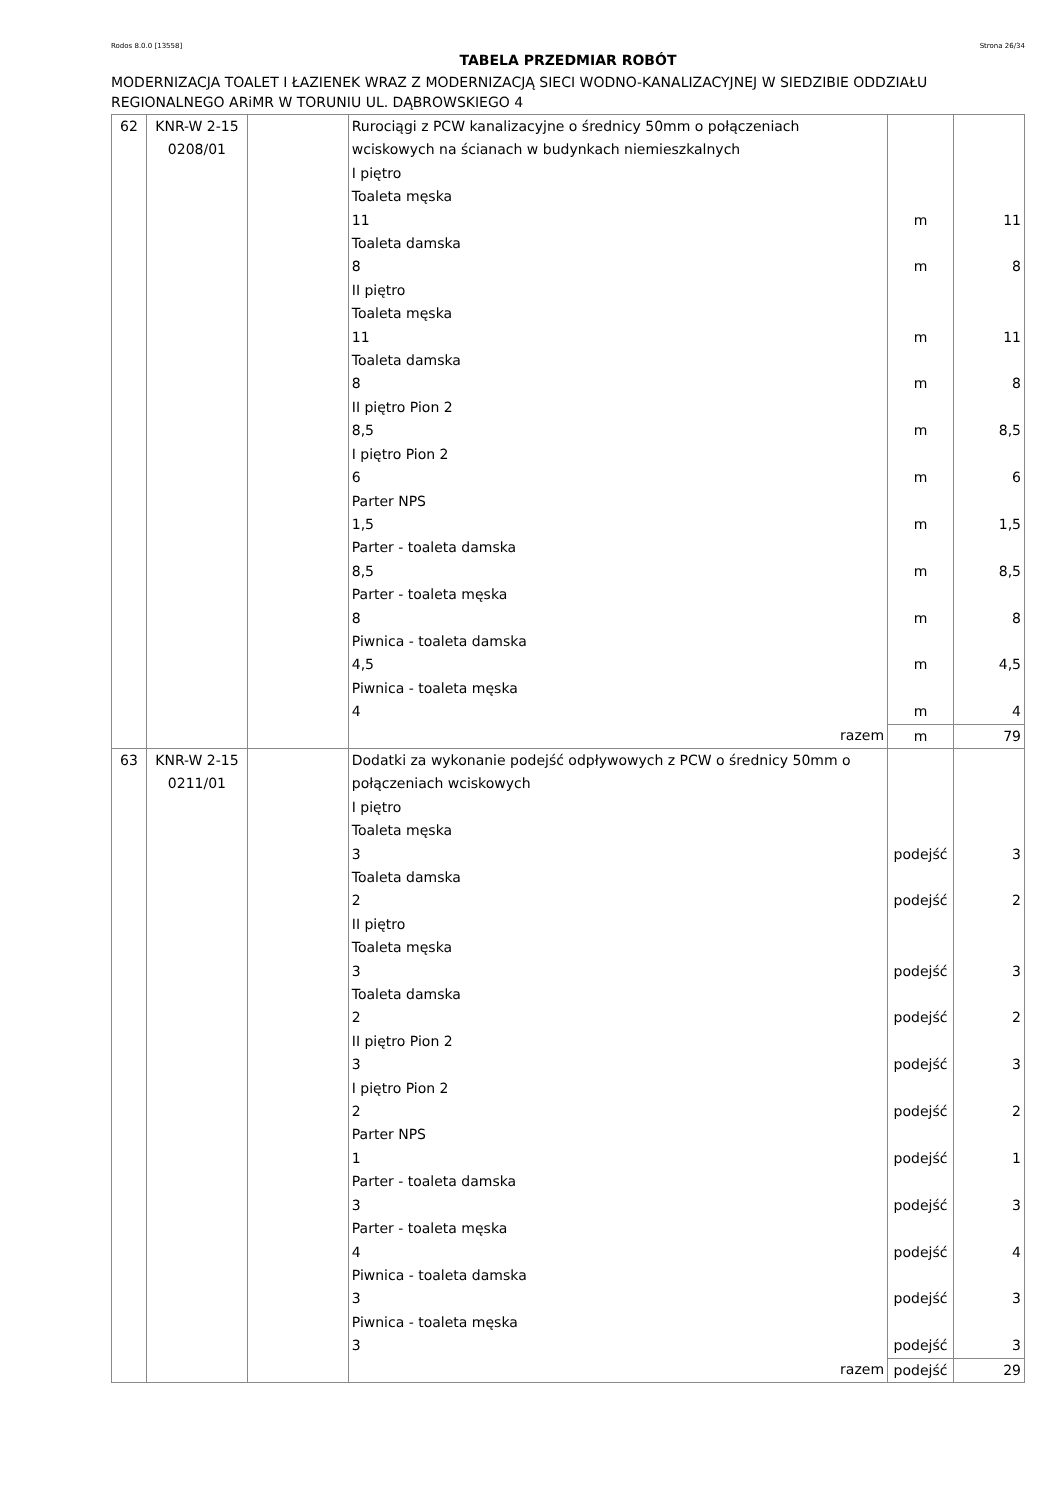Rodos 8.0.0 [13558] Strona 26/34
TABELA PRZEDMIAR ROBÓT
MODERNIZACJA TOALET I ŁAZIENEK WRAZ Z MODERNIZACJĄ SIECI WODNO-KANALIZACYJNEJ W SIEDZIBIE ODDZIAŁU REGIONALNEGO ARiMR W TORUNIU UL. DĄBROWSKIEGO 4
| 62 | KNR-W 2-15 0208/01 | | Rurociągi z PCW kanalizacyjne o średnicy 50mm o połączeniach wciskowych na ścianach w budynkach niemieszkalnych I piętro Toaleta męska 11 Toaleta damska 8 II piętro Toaleta męska 11 Toaleta damska 8 II piętro Pion 2 8,5 I piętro Pion 2 6 Parter NPS 1,5 Parter - toaleta damska 8,5 Parter - toaleta męska 8 Piwnica - toaleta damska 4,5 Piwnica - toaleta męska 4 | m m m m m m m m m m m | 11 8 11 8 8,5 6 1,5 8,5 8 4,5 4 |
| | | | razem | m | 79 |
| 63 | KNR-W 2-15 0211/01 | | Dodatki za wykonanie podejść odpływowych z PCW o średnicy 50mm o połączeniach wciskowych I piętro Toaleta męska 3 Toaleta damska 2 II piętro Toaleta męska 3 Toaleta damska 2 II piętro Pion 2 3 I piętro Pion 2 2 Parter NPS 1 Parter - toaleta damska 3 Parter - toaleta męska 4 Piwnica - toaleta damska 3 Piwnica - toaleta męska 3 | podejść podejść podejść podejść podejść podejść podejść podejść podejść podejść podejść | 3 2 3 2 3 2 1 3 4 3 3 |
| | | | razem | podejść | 29 |